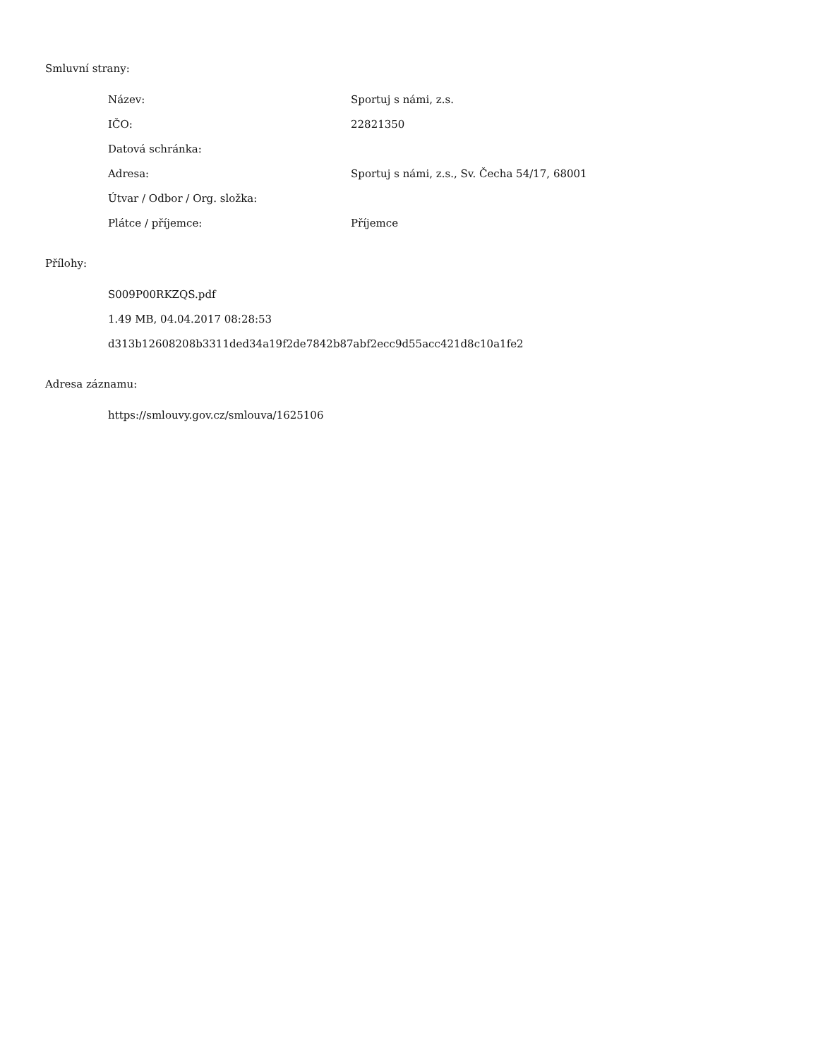Smluvní strany:
| Název: | Sportuj s námi, z.s. |
| IČO: | 22821350 |
| Datová schránka: | |
| Adresa: | Sportuj s námi, z.s., Sv. Čecha 54/17, 68001 |
| Útvar / Odbor / Org. složka: | |
| Plátce / příjemce: | Příjemce |
Přílohy:
S009P00RKZQS.pdf
1.49 MB, 04.04.2017 08:28:53
d313b12608208b3311ded34a19f2de7842b87abf2ecc9d55acc421d8c10a1fe2
Adresa záznamu:
https://smlouvy.gov.cz/smlouva/1625106